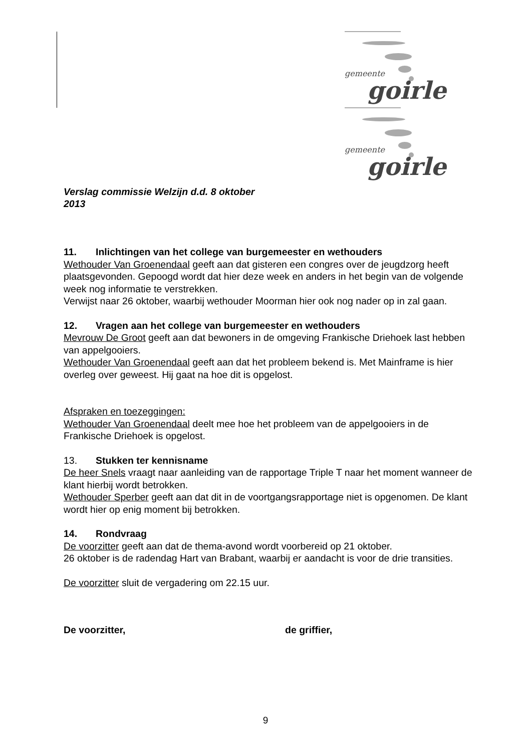gemeente
goirle
gemeente
goirle
Verslag commissie Welzijn d.d. 8 oktober 2013
11. Inlichtingen van het college van burgemeester en wethouders
Wethouder Van Groenendaal geeft aan dat gisteren een congres over de jeugdzorg heeft plaatsgevonden. Gepoogd wordt dat hier deze week en anders in het begin van de volgende week nog informatie te verstrekken.
Verwijst naar 26 oktober, waarbij wethouder Moorman hier ook nog nader op in zal gaan.
12. Vragen aan het college van burgemeester en wethouders
Mevrouw De Groot geeft aan dat bewoners in de omgeving Frankische Driehoek last hebben van appelgooiers.
Wethouder Van Groenendaal geeft aan dat het probleem bekend is. Met Mainframe is hier overleg over geweest. Hij gaat na hoe dit is opgelost.
Afspraken en toezeggingen:
Wethouder Van Groenendaal deelt mee hoe het probleem van de appelgooiers in de Frankische Driehoek is opgelost.
13. Stukken ter kennisname
De heer Snels vraagt naar aanleiding van de rapportage Triple T naar het moment wanneer de klant hierbij wordt betrokken.
Wethouder Sperber geeft aan dat dit in de voortgangsrapportage niet is opgenomen. De klant wordt hier op enig moment bij betrokken.
14. Rondvraag
De voorzitter geeft aan dat de thema-avond wordt voorbereid op 21 oktober.
26 oktober is de radendag Hart van Brabant, waarbij er aandacht is voor de drie transities.
De voorzitter sluit de vergadering om 22.15 uur.
De voorzitter, de griffier,
9